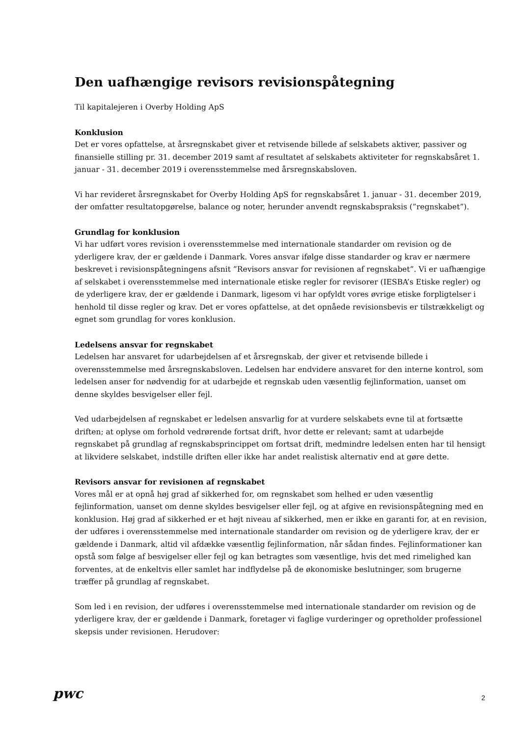Den uafhængige revisors revisionspåtegning
Til kapitalejeren i Overby Holding ApS
Konklusion
Det er vores opfattelse, at årsregnskabet giver et retvisende billede af selskabets aktiver, passiver og finansielle stilling pr. 31. december 2019 samt af resultatet af selskabets aktiviteter for regnskabsåret 1. januar - 31. december 2019 i overensstemmelse med årsregnskabsloven.
Vi har revideret årsregnskabet for Overby Holding ApS for regnskabsåret 1. januar - 31. december 2019, der omfatter resultatopgørelse, balance og noter, herunder anvendt regnskabspraksis (”regnskabet”).
Grundlag for konklusion
Vi har udført vores revision i overensstemmelse med internationale standarder om revision og de yderligere krav, der er gældende i Danmark. Vores ansvar ifølge disse standarder og krav er nærmere beskrevet i revisionspåtegningens afsnit ”Revisors ansvar for revisionen af regnskabet”. Vi er uafhængige af selskabet i overensstemmelse med internationale etiske regler for revisorer (IESBA’s Etiske regler) og de yderligere krav, der er gældende i Danmark, ligesom vi har opfyldt vores øvrige etiske forpligtelser i henhold til disse regler og krav. Det er vores opfattelse, at det opnåede revisionsbevis er tilstrækkeligt og egnet som grundlag for vores konklusion.
Ledelsens ansvar for regnskabet
Ledelsen har ansvaret for udarbejdelsen af et årsregnskab, der giver et retvisende billede i overensstemmelse med årsregnskabsloven. Ledelsen har endvidere ansvaret for den interne kontrol, som ledelsen anser for nødvendig for at udarbejde et regnskab uden væsentlig fejlinformation, uanset om denne skyldes besvigelser eller fejl.
Ved udarbejdelsen af regnskabet er ledelsen ansvarlig for at vurdere selskabets evne til at fortsætte driften; at oplyse om forhold vedrørende fortsat drift, hvor dette er relevant; samt at udarbejde regnskabet på grundlag af regnskabsprincippet om fortsat drift, medmindre ledelsen enten har til hensigt at likvidere selskabet, indstille driften eller ikke har andet realistisk alternativ end at gøre dette.
Revisors ansvar for revisionen af regnskabet
Vores mål er at opnå høj grad af sikkerhed for, om regnskabet som helhed er uden væsentlig fejlinformation, uanset om denne skyldes besvigelser eller fejl, og at afgive en revisionspåtegning med en konklusion. Høj grad af sikkerhed er et højt niveau af sikkerhed, men er ikke en garanti for, at en revision, der udføres i overensstemmelse med internationale standarder om revision og de yderligere krav, der er gældende i Danmark, altid vil afdække væsentlig fejlinformation, når sådan findes. Fejlinformationer kan opstå som følge af besvigelser eller fejl og kan betragtes som væsentlige, hvis det med rimelighed kan forventes, at de enkeltvis eller samlet har indflydelse på de økonomiske beslutninger, som brugerne træffer på grundlag af regnskabet.
Som led i en revision, der udføres i overensstemmelse med internationale standarder om revision og de yderligere krav, der er gældende i Danmark, foretager vi faglige vurderinger og opretholder professionel skepsis under revisionen. Herudover:
pwc 2